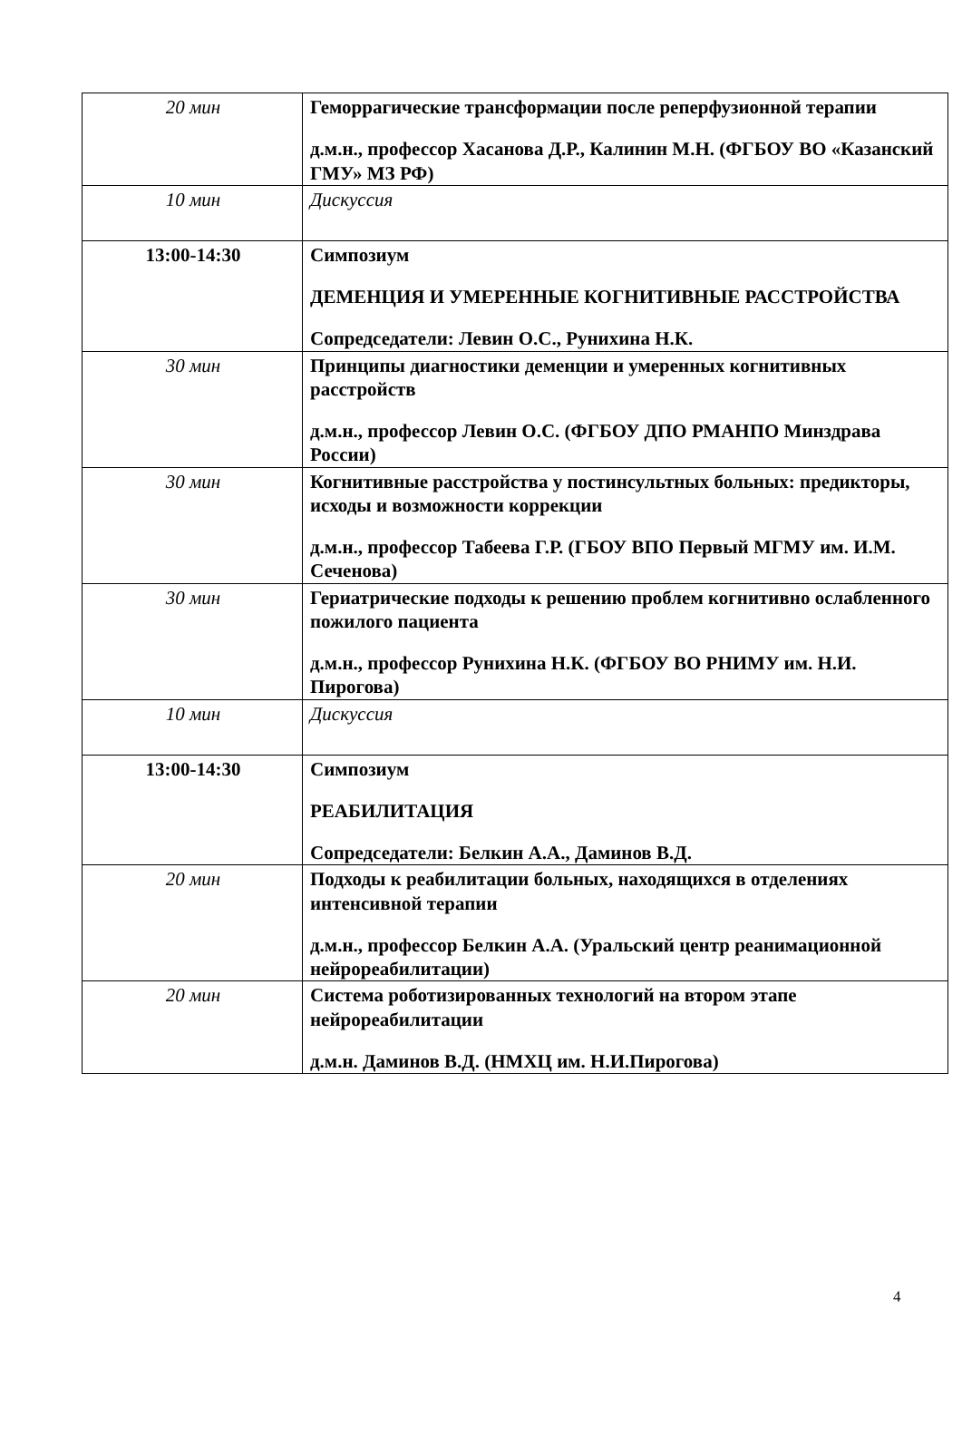| 20 мин | Геморрагические трансформации после реперфузионной терапии д.м.н., профессор Хасанова Д.Р., Калинин М.Н. (ФГБОУ ВО «Казанский ГМУ» МЗ РФ) |
| 10 мин | Дискуссия |
| 13:00-14:30 | Симпозиум ДЕМЕНЦИЯ И УМЕРЕННЫЕ КОГНИТИВНЫЕ РАССТРОЙСТВА Сопредседатели: Левин О.С., Рунихина Н.К. |
| 30 мин | Принципы диагностики деменции и умеренных когнитивных расстройств д.м.н., профессор Левин О.С. (ФГБОУ ДПО РМАНПО Минздрава России) |
| 30 мин | Когнитивные расстройства у постинсультных больных: предикторы, исходы и возможности коррекции д.м.н., профессор Табеева Г.Р. (ГБОУ ВПО Первый МГМУ им. И.М. Сеченова) |
| 30 мин | Гериатрические подходы к решению проблем когнитивно ослабленного пожилого пациента д.м.н., профессор Рунихина Н.К. (ФГБОУ ВО РНИМУ им. Н.И. Пирогова) |
| 10 мин | Дискуссия |
| 13:00-14:30 | Симпозиум РЕАБИЛИТАЦИЯ Сопредседатели: Белкин А.А., Даминов В.Д. |
| 20 мин | Подходы к реабилитации больных, находящихся в отделениях интенсивной терапии д.м.н., профессор Белкин А.А. (Уральский центр реанимационной нейрореабилитации) |
| 20 мин | Система роботизированных технологий на втором этапе нейрореабилитации д.м.н. Даминов В.Д. (НМХЦ им. Н.И.Пирогова) |
4